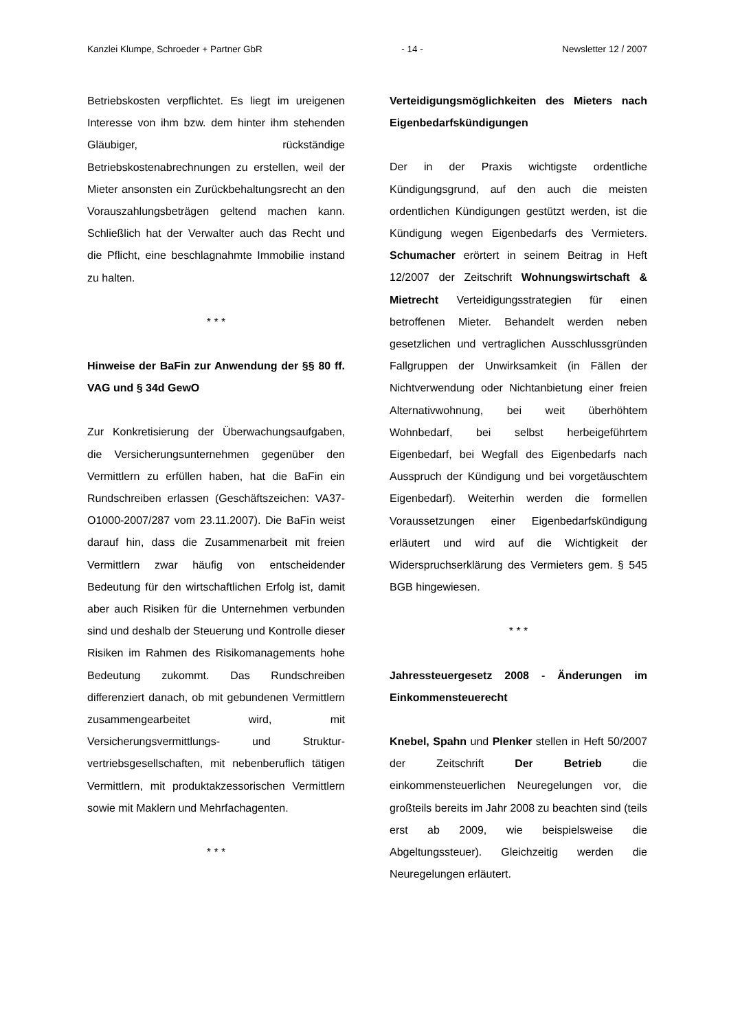Kanzlei Klumpe, Schroeder + Partner GbR - 14 - Newsletter 12 / 2007
Betriebskosten verpflichtet. Es liegt im ureigenen Interesse von ihm bzw. dem hinter ihm stehenden Gläubiger, rückständige Betriebskostenabrechnungen zu erstellen, weil der Mieter ansonsten ein Zurückbehaltungsrecht an den Vorauszahlungsbeträgen geltend machen kann. Schließlich hat der Verwalter auch das Recht und die Pflicht, eine beschlagnahmte Immobilie instand zu halten.
* * *
Hinweise der BaFin zur Anwendung der §§ 80 ff. VAG und § 34d GewO
Zur Konkretisierung der Überwachungs­aufgaben, die Versicherungsunternehmen gegenüber den Vermittlern zu erfüllen haben, hat die BaFin ein Rundschreiben erlassen (Geschäftszeichen: VA37-O1000-2007/287 vom 23.11.2007). Die BaFin weist darauf hin, dass die Zusammenarbeit mit freien Vermittlern zwar häufig von entscheidender Bedeutung für den wirtschaftlichen Erfolg ist, damit aber auch Risiken für die Unternehmen verbunden sind und deshalb der Steuerung und Kontrolle dieser Risiken im Rahmen des Risikomanagements hohe Bedeutung zukommt. Das Rundschreiben differenziert danach, ob mit gebundenen Vermittlern zusammengearbeitet wird, mit Versicherungsvermittlungs- und Struktur­vertriebsgesellschaften, mit nebenberuflich tätigen Vermittlern, mit produktakzessorischen Vermittlern sowie mit Maklern und Mehrfachagenten.
* * *
Verteidigungsmöglichkeiten des Mieters nach Eigenbedarfskündigungen
Der in der Praxis wichtigste ordentliche Kündigungsgrund, auf den auch die meisten ordentlichen Kündigungen gestützt werden, ist die Kündigung wegen Eigenbedarfs des Vermieters. Schumacher erörtert in seinem Beitrag in Heft 12/2007 der Zeitschrift Wohnungswirtschaft & Mietrecht Verteidigungsstrategien für einen betroffenen Mieter. Behandelt werden neben gesetzlichen und vertraglichen Ausschlussgründen Fallgruppen der Unwirksamkeit (in Fällen der Nichtverwendung oder Nichtanbietung einer freien Alternativwohnung, bei weit überhöhtem Wohnbedarf, bei selbst herbeigeführtem Eigenbedarf, bei Wegfall des Eigenbedarfs nach Ausspruch der Kündigung und bei vorgetäuschtem Eigenbedarf). Weiterhin werden die formellen Voraussetzungen einer Eigenbedarfskündigung erläutert und wird auf die Wichtigkeit der Widerspruchserklärung des Vermieters gem. § 545 BGB hingewiesen.
* * *
Jahressteuergesetz 2008 - Änderungen im Einkommensteuerecht
Knebel, Spahn und Plenker stellen in Heft 50/2007 der Zeitschrift Der Betrieb die einkommensteuerlichen Neuregelungen vor, die großteils bereits im Jahr 2008 zu beachten sind (teils erst ab 2009, wie beispielsweise die Abgeltungssteuer). Gleichzeitig werden die Neuregelungen erläutert.